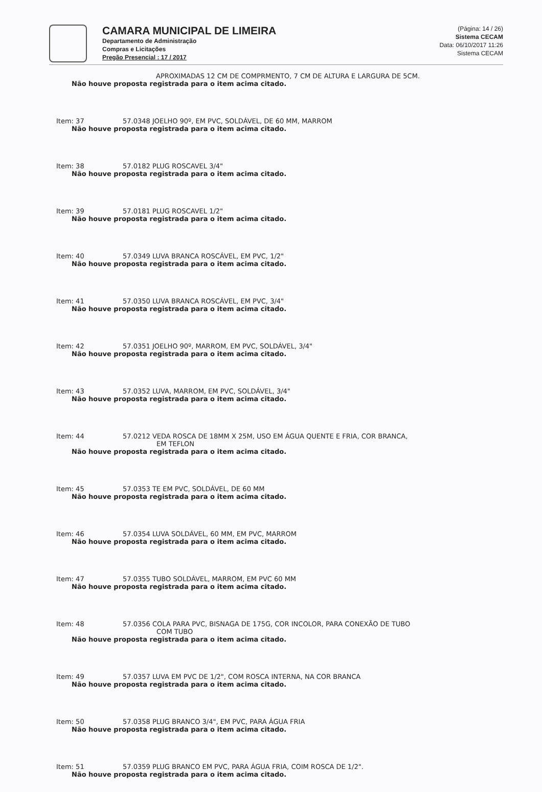CAMARA MUNICIPAL DE LIMEIRA
Departamento de Administração
Compras e Licitações
Pregão Presencial : 17 / 2017
(Página: 14 / 26)
Sistema CECAM
Data: 06/10/2017 11:26
Sistema CECAM
APROXIMADAS 12 CM DE COMPRMENTO, 7 CM DE ALTURA E LARGURA DE 5CM.
Não houve proposta registrada para o item acima citado.
Item: 37 57.0348 JOELHO 90º, EM PVC, SOLDÁVEL, DE 60 MM, MARROM
Não houve proposta registrada para o item acima citado.
Item: 38 57.0182 PLUG ROSCAVEL 3/4"
Não houve proposta registrada para o item acima citado.
Item: 39 57.0181 PLUG ROSCAVEL 1/2"
Não houve proposta registrada para o item acima citado.
Item: 40 57.0349 LUVA BRANCA ROSCÁVEL, EM PVC, 1/2"
Não houve proposta registrada para o item acima citado.
Item: 41 57.0350 LUVA BRANCA ROSCÁVEL, EM PVC, 3/4"
Não houve proposta registrada para o item acima citado.
Item: 42 57.0351 JOELHO 90º, MARROM, EM PVC, SOLDÁVEL, 3/4"
Não houve proposta registrada para o item acima citado.
Item: 43 57.0352 LUVA, MARROM, EM PVC, SOLDÁVEL, 3/4"
Não houve proposta registrada para o item acima citado.
Item: 44 57.0212 VEDA ROSCA DE 18MM X 25M, USO EM ÁGUA QUENTE E FRIA, COR BRANCA,
EM TEFLON
Não houve proposta registrada para o item acima citado.
Item: 45 57.0353 TE EM PVC, SOLDÁVEL, DE 60 MM
Não houve proposta registrada para o item acima citado.
Item: 46 57.0354 LUVA SOLDÁVEL, 60 MM, EM PVC, MARROM
Não houve proposta registrada para o item acima citado.
Item: 47 57.0355 TUBO SOLDÁVEL, MARROM, EM PVC 60 MM
Não houve proposta registrada para o item acima citado.
Item: 48 57.0356 COLA PARA PVC, BISNAGA DE 175G, COR INCOLOR, PARA CONEXÃO DE TUBO
COM TUBO
Não houve proposta registrada para o item acima citado.
Item: 49 57.0357 LUVA EM PVC DE 1/2", COM ROSCA INTERNA, NA COR BRANCA
Não houve proposta registrada para o item acima citado.
Item: 50 57.0358 PLUG BRANCO 3/4", EM PVC, PARA ÁGUA FRIA
Não houve proposta registrada para o item acima citado.
Item: 51 57.0359 PLUG BRANCO EM PVC, PARA ÁGUA FRIA, COIM ROSCA DE 1/2".
Não houve proposta registrada para o item acima citado.